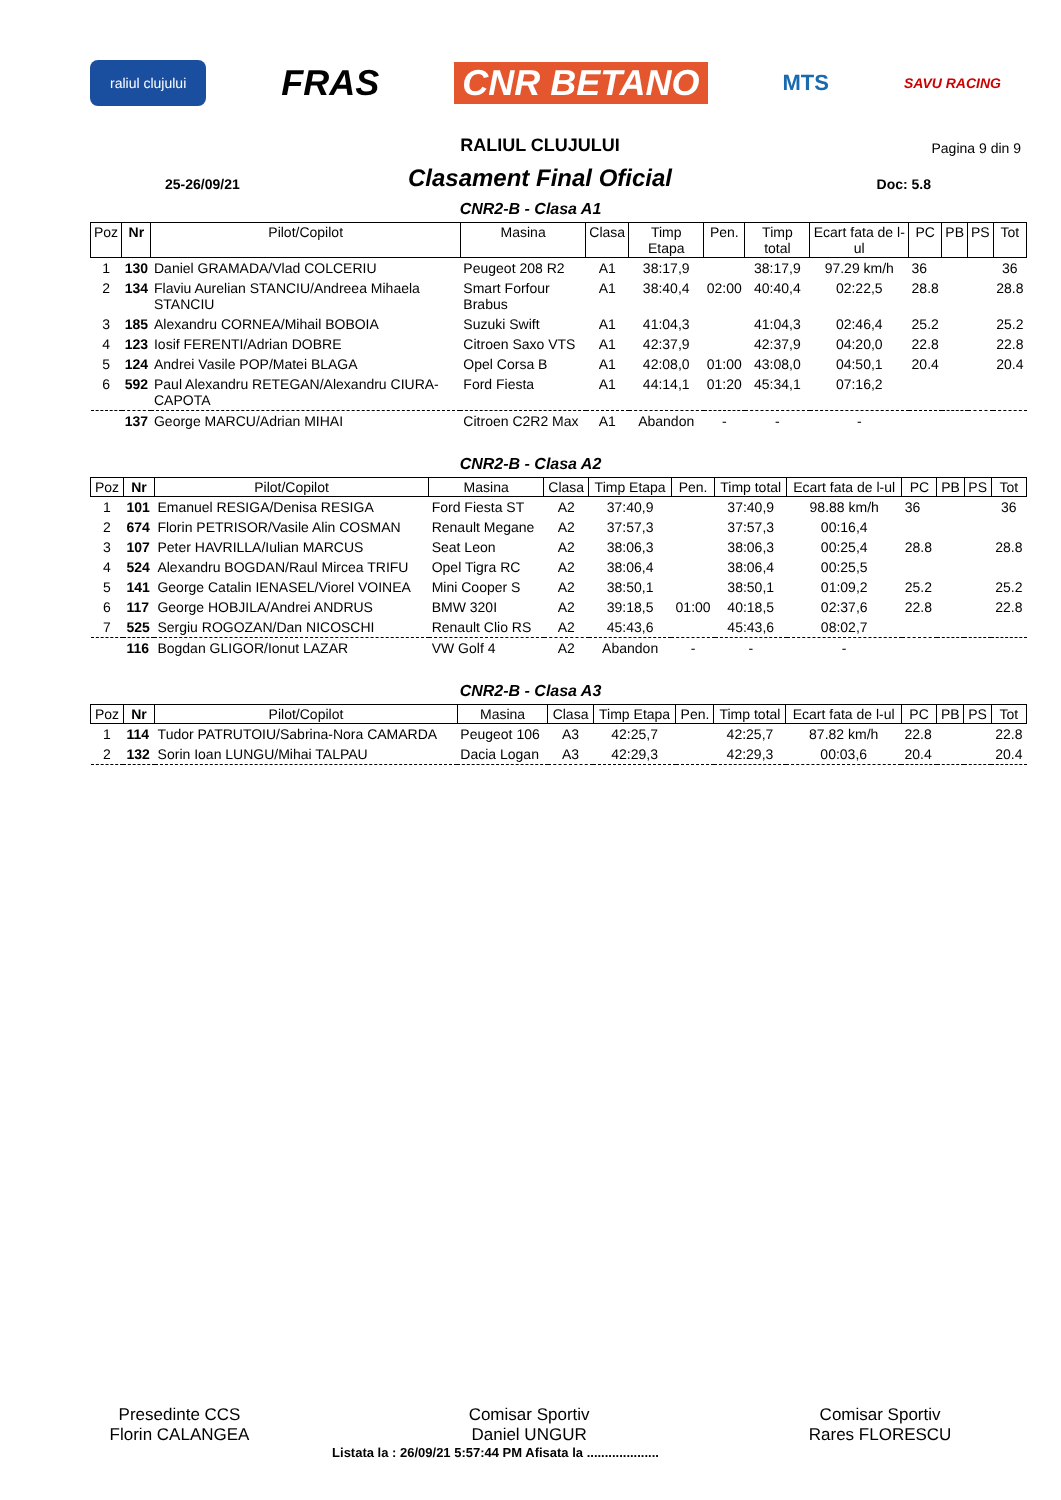raliul clujului FRAS CNR BETANO MTS SAVU RACING
25-26/09/21
RALIUL CLUJULUI
Clasament Final Oficial
Pagina 9 din 9
Doc: 5.8
CNR2-B - Clasa A1
| Poz | Nr | Pilot/Copilot | Masina | Clasa | Timp Etapa | Pen. | Timp total | Ecart fata de l-ul | PC | PB | PS | Tot |
| --- | --- | --- | --- | --- | --- | --- | --- | --- | --- | --- | --- | --- |
| 1 | 130 | Daniel GRAMADA/Vlad COLCERIU | Peugeot 208 R2 | A1 | 38:17,9 | | 38:17,9 | 97.29 km/h | 36 | | | 36 |
| 2 | 134 | Flaviu Aurelian STANCIU/Andreea Mihaela STANCIU | Smart Forfour Brabus | A1 | 38:40,4 | 02:00 | 40:40,4 | 02:22,5 | 28.8 | | | 28.8 |
| 3 | 185 | Alexandru CORNEA/Mihail BOBOIA | Suzuki Swift | A1 | 41:04,3 | | 41:04,3 | 02:46,4 | 25.2 | | | 25.2 |
| 4 | 123 | Iosif FERENTI/Adrian DOBRE | Citroen Saxo VTS | A1 | 42:37,9 | | 42:37,9 | 04:20,0 | 22.8 | | | 22.8 |
| 5 | 124 | Andrei Vasile POP/Matei BLAGA | Opel Corsa B | A1 | 42:08,0 | 01:00 | 43:08,0 | 04:50,1 | 20.4 | | | 20.4 |
| 6 | 592 | Paul Alexandru RETEGAN/Alexandru CIURA-CAPOTA | Ford Fiesta | A1 | 44:14,1 | 01:20 | 45:34,1 | 07:16,2 | | | | |
| | 137 | George MARCU/Adrian MIHAI | Citroen C2R2 Max | A1 | Abandon | - | - | - | | | | |
CNR2-B - Clasa A2
| Poz | Nr | Pilot/Copilot | Masina | Clasa | Timp Etapa | Pen. | Timp total | Ecart fata de l-ul | PC | PB | PS | Tot |
| --- | --- | --- | --- | --- | --- | --- | --- | --- | --- | --- | --- | --- |
| 1 | 101 | Emanuel RESIGA/Denisa RESIGA | Ford Fiesta ST | A2 | 37:40,9 | | 37:40,9 | 98.88 km/h | 36 | | | 36 |
| 2 | 674 | Florin PETRISOR/Vasile Alin COSMAN | Renault Megane | A2 | 37:57,3 | | 37:57,3 | 00:16,4 | | | | |
| 3 | 107 | Peter HAVRILLA/Iulian MARCUS | Seat Leon | A2 | 38:06,3 | | 38:06,3 | 00:25,4 | 28.8 | | | 28.8 |
| 4 | 524 | Alexandru BOGDAN/Raul Mircea TRIFU | Opel Tigra RC | A2 | 38:06,4 | | 38:06,4 | 00:25,5 | | | | |
| 5 | 141 | George Catalin IENASEL/Viorel VOINEA | Mini Cooper S | A2 | 38:50,1 | | 38:50,1 | 01:09,2 | 25.2 | | | 25.2 |
| 6 | 117 | George HOBJILA/Andrei ANDRUS | BMW 320I | A2 | 39:18,5 | 01:00 | 40:18,5 | 02:37,6 | 22.8 | | | 22.8 |
| 7 | 525 | Sergiu ROGOZAN/Dan NICOSCHI | Renault Clio RS | A2 | 45:43,6 | | 45:43,6 | 08:02,7 | | | | |
| | 116 | Bogdan GLIGOR/Ionut LAZAR | VW Golf 4 | A2 | Abandon | - | - | - | | | | |
CNR2-B - Clasa A3
| Poz | Nr | Pilot/Copilot | Masina | Clasa | Timp Etapa | Pen. | Timp total | Ecart fata de l-ul | PC | PB | PS | Tot |
| --- | --- | --- | --- | --- | --- | --- | --- | --- | --- | --- | --- | --- |
| 1 | 114 | Tudor PATRUTOIU/Sabrina-Nora CAMARDA | Peugeot 106 | A3 | 42:25,7 | | 42:25,7 | 87.82 km/h | 22.8 | | | 22.8 |
| 2 | 132 | Sorin Ioan LUNGU/Mihai TALPAU | Dacia Logan | A3 | 42:29,3 | | 42:29,3 | 00:03,6 | 20.4 | | | 20.4 |
Presedinte CCS
Florin CALANGEA
Comisar Sportiv
Daniel UNGUR
Comisar Sportiv
Rares FLORESCU
Listata la : 26/09/21 5:57:44 PM Afisata la ....................